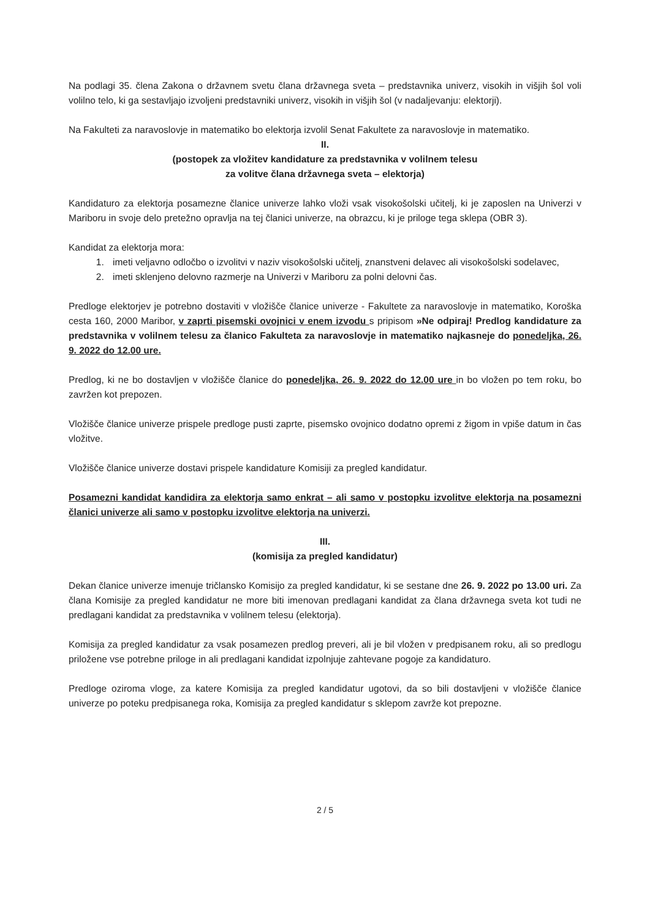Na podlagi 35. člena Zakona o državnem svetu člana državnega sveta – predstavnika univerz, visokih in višjih šol voli volilno telo, ki ga sestavljajo izvoljeni predstavniki univerz, visokih in višjih šol (v nadaljevanju: elektorji).
Na Fakulteti za naravoslovje in matematiko bo elektorja izvolil Senat Fakultete za naravoslovje in matematiko.
II.
(postopek za vložitev kandidature za predstavnika v volilnem telesu
za volitve člana državnega sveta – elektorja)
Kandidaturo za elektorja posamezne članice univerze lahko vloži vsak visokošolski učitelj, ki je zaposlen na Univerzi v Mariboru in svoje delo pretežno opravlja na tej članici univerze, na obrazcu, ki je priloge tega sklepa (OBR 3).
Kandidat za elektorja mora:
1. imeti veljavno odločbo o izvolitvi v naziv visokošolski učitelj, znanstveni delavec ali visokošolski sodelavec,
2. imeti sklenjeno delovno razmerje na Univerzi v Mariboru za polni delovni čas.
Predloge elektorjev je potrebno dostaviti v vložišče članice univerze - Fakultete za naravoslovje in matematiko, Koroška cesta 160, 2000 Maribor, v zaprti pisemski ovojnici v enem izvodu s pripisom »Ne odpiraj! Predlog kandidature za predstavnika v volilnem telesu za članico Fakulteta za naravoslovje in matematiko najkasneje do ponedeljka, 26. 9. 2022 do 12.00 ure.
Predlog, ki ne bo dostavljen v vložišče članice do ponedeljka, 26. 9. 2022 do 12.00 ure in bo vložen po tem roku, bo zavržen kot prepozen.
Vložišče članice univerze prispele predloge pusti zaprte, pisemsko ovojnico dodatno opremi z žigom in vpiše datum in čas vložitve.
Vložišče članice univerze dostavi prispele kandidature Komisiji za pregled kandidatur.
Posamezni kandidat kandidira za elektorja samo enkrat – ali samo v postopku izvolitve elektorja na posamezni članici univerze ali samo v postopku izvolitve elektorja na univerzi.
III.
(komisija za pregled kandidatur)
Dekan članice univerze imenuje tričlansko Komisijo za pregled kandidatur, ki se sestane dne 26. 9. 2022 po 13.00 uri. Za člana Komisije za pregled kandidatur ne more biti imenovan predlagani kandidat za člana državnega sveta kot tudi ne predlagani kandidat za predstavnika v volilnem telesu (elektorja).
Komisija za pregled kandidatur za vsak posamezen predlog preveri, ali je bil vložen v predpisanem roku, ali so predlogu priložene vse potrebne priloge in ali predlagani kandidat izpolnjuje zahtevane pogoje za kandidaturo.
Predloge oziroma vloge, za katere Komisija za pregled kandidatur ugotovi, da so bili dostavljeni v vložišče članice univerze po poteku predpisanega roka, Komisija za pregled kandidatur s sklepom zavrže kot prepozne.
2 / 5